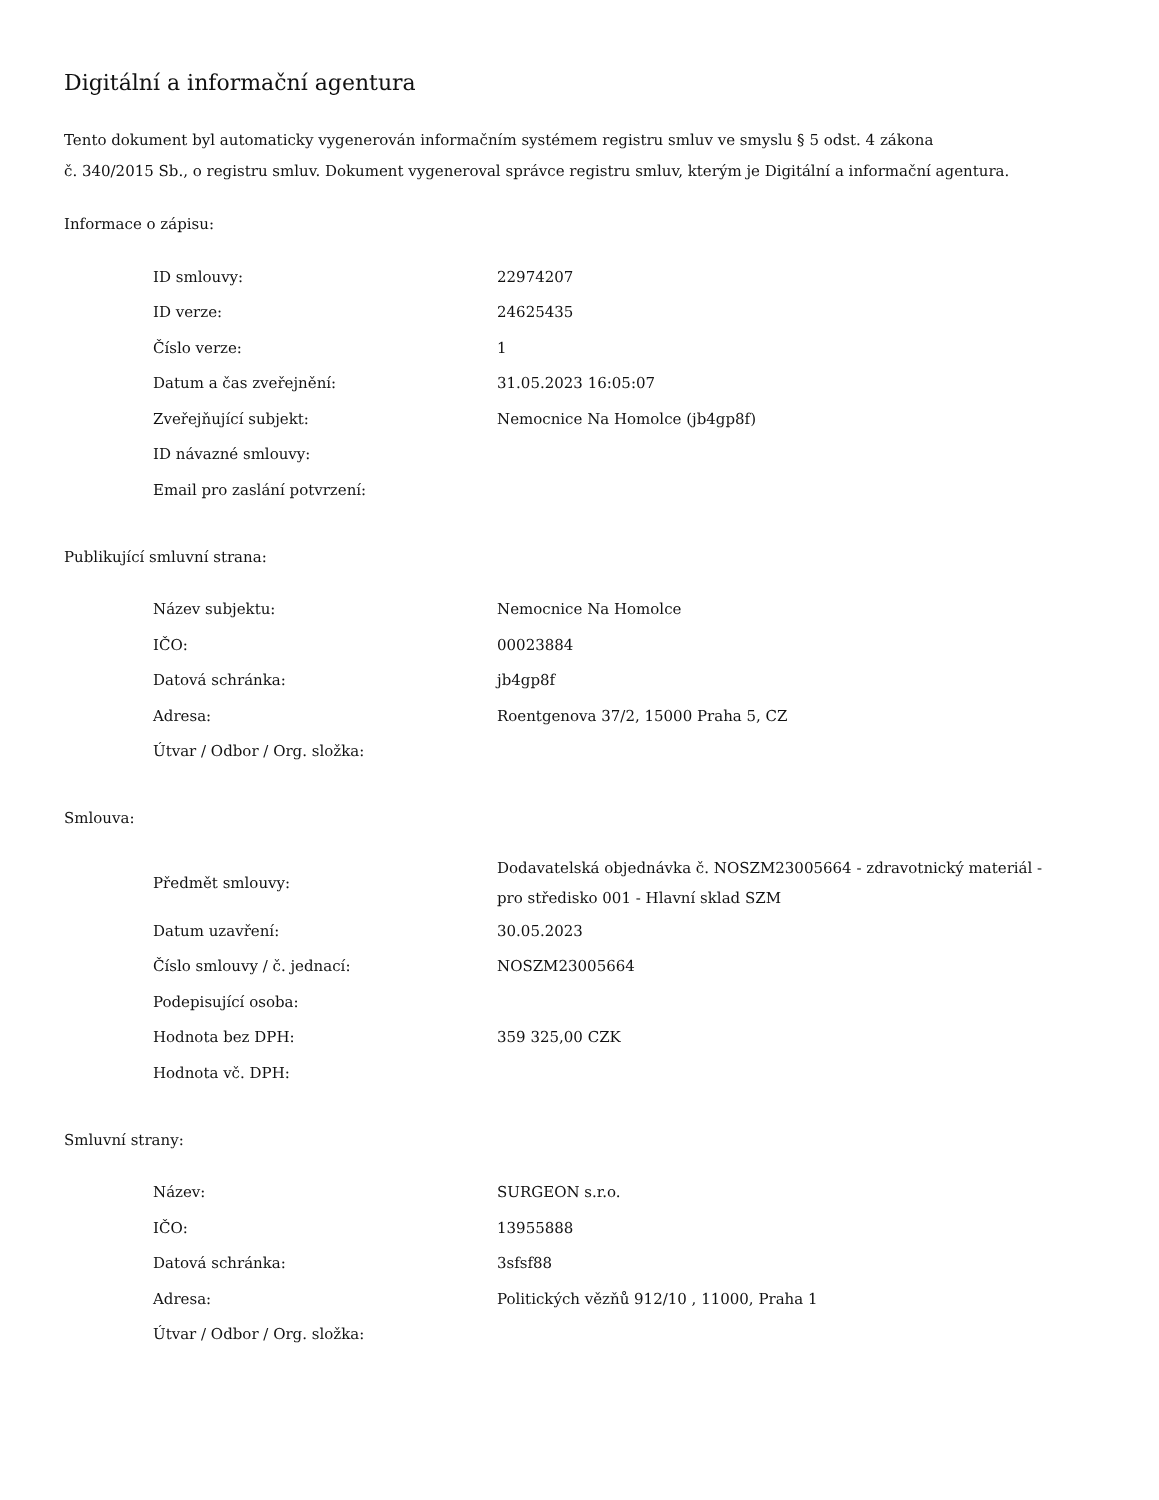Digitální a informační agentura
Tento dokument byl automaticky vygenerován informačním systémem registru smluv ve smyslu § 5 odst. 4 zákona
č. 340/2015 Sb., o registru smluv. Dokument vygeneroval správce registru smluv, kterým je Digitální a informační agentura.
Informace o zápisu:
| ID smlouvy: | 22974207 |
| ID verze: | 24625435 |
| Číslo verze: | 1 |
| Datum a čas zveřejnění: | 31.05.2023 16:05:07 |
| Zveřejňující subjekt: | Nemocnice Na Homolce (jb4gp8f) |
| ID návazné smlouvy: | |
| Email pro zaslání potvrzení: | |
Publikující smluvní strana:
| Název subjektu: | Nemocnice Na Homolce |
| IČO: | 00023884 |
| Datová schránka: | jb4gp8f |
| Adresa: | Roentgenova 37/2, 15000 Praha 5, CZ |
| Útvar / Odbor / Org. složka: | |
Smlouva:
| Předmět smlouvy: | Dodavatelská objednávka č. NOSZM23005664 - zdravotnický materiál - pro středisko 001 - Hlavní sklad SZM |
| Datum uzavření: | 30.05.2023 |
| Číslo smlouvy / č. jednací: | NOSZM23005664 |
| Podepisující osoba: | |
| Hodnota bez DPH: | 359 325,00 CZK |
| Hodnota vč. DPH: | |
Smluvní strany:
| Název: | SURGEON s.r.o. |
| IČO: | 13955888 |
| Datová schránka: | 3sfsf88 |
| Adresa: | Politických vězňů 912/10 , 11000, Praha 1 |
| Útvar / Odbor / Org. složka: | |